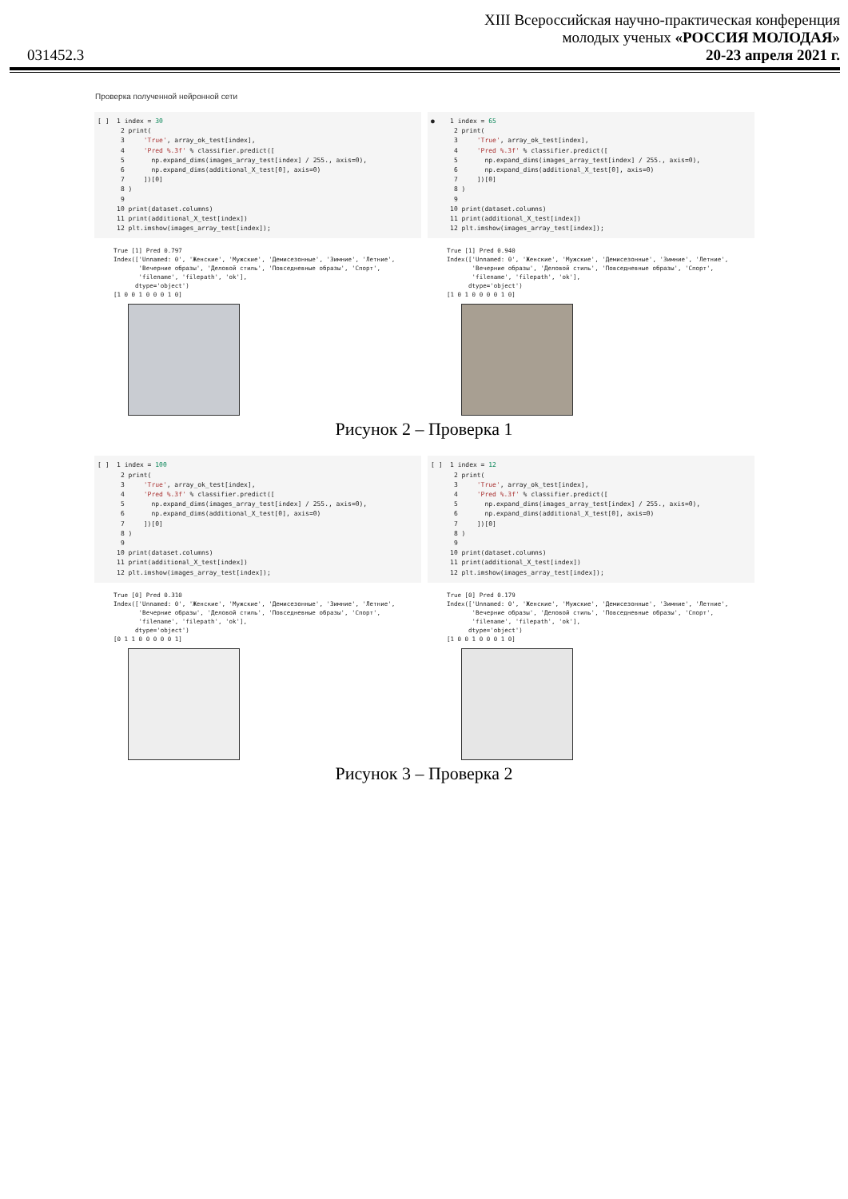XIII Всероссийская научно-практическая конференция
молодых ученых «РОССИЯ МОЛОДАЯ»
20-23 апреля 2021 г.
031452.3
Проверка полученной нейронной сети
[ ] 1 index = 30 2 print( 3 'True', array_ok_test[index], 4 'Pred %.3f' % classifier.predict([ 5 np.expand_dims(images_array_test[index] / 255., axis=0), 6 np.expand_dims(additional_X_test[0], axis=0) 7 ])[0] 8 ) 9 10 print(dataset.columns) 11 print(additional_X_test[index]) 12 plt.imshow(images_array_test[index]);
True [1] Pred 0.797 Index(['Unnamed: 0', 'Женские', 'Мужские', 'Демисезонные', 'Зимние', 'Летние', 'Вечерние образы', 'Деловой стиль', 'Повседневные образы', 'Спорт', 'filename', 'filepath', 'ok'], dtype='object') [1 0 0 1 0 0 0 1 0]
● 1 index = 65 2 print( 3 'True', array_ok_test[index], 4 'Pred %.3f' % classifier.predict([ 5 np.expand_dims(images_array_test[index] / 255., axis=0), 6 np.expand_dims(additional_X_test[0], axis=0) 7 ])[0] 8 ) 9 10 print(dataset.columns) 11 print(additional_X_test[index]) 12 plt.imshow(images_array_test[index]);
True [1] Pred 0.940 Index(['Unnamed: 0', 'Женские', 'Мужские', 'Демисезонные', 'Зимние', 'Летние', 'Вечерние образы', 'Деловой стиль', 'Повседневные образы', 'Спорт', 'filename', 'filepath', 'ok'], dtype='object') [1 0 1 0 0 0 0 1 0]
Рисунок 2 – Проверка 1
[ ] 1 index = 100 2 print( 3 'True', array_ok_test[index], 4 'Pred %.3f' % classifier.predict([ 5 np.expand_dims(images_array_test[index] / 255., axis=0), 6 np.expand_dims(additional_X_test[0], axis=0) 7 ])[0] 8 ) 9 10 print(dataset.columns) 11 print(additional_X_test[index]) 12 plt.imshow(images_array_test[index]);
True [0] Pred 0.310 Index(['Unnamed: 0', 'Женские', 'Мужские', 'Демисезонные', 'Зимние', 'Летние', 'Вечерние образы', 'Деловой стиль', 'Повседневные образы', 'Спорт', 'filename', 'filepath', 'ok'], dtype='object') [0 1 1 0 0 0 0 0 1]
[ ] 1 index = 12 2 print( 3 'True', array_ok_test[index], 4 'Pred %.3f' % classifier.predict([ 5 np.expand_dims(images_array_test[index] / 255., axis=0), 6 np.expand_dims(additional_X_test[0], axis=0) 7 ])[0] 8 ) 9 10 print(dataset.columns) 11 print(additional_X_test[index]) 12 plt.imshow(images_array_test[index]);
True [0] Pred 0.179 Index(['Unnamed: 0', 'Женские', 'Мужские', 'Демисезонные', 'Зимние', 'Летние', 'Вечерние образы', 'Деловой стиль', 'Повседневные образы', 'Спорт', 'filename', 'filepath', 'ok'], dtype='object') [1 0 0 1 0 0 0 1 0]
Рисунок 3 – Проверка 2